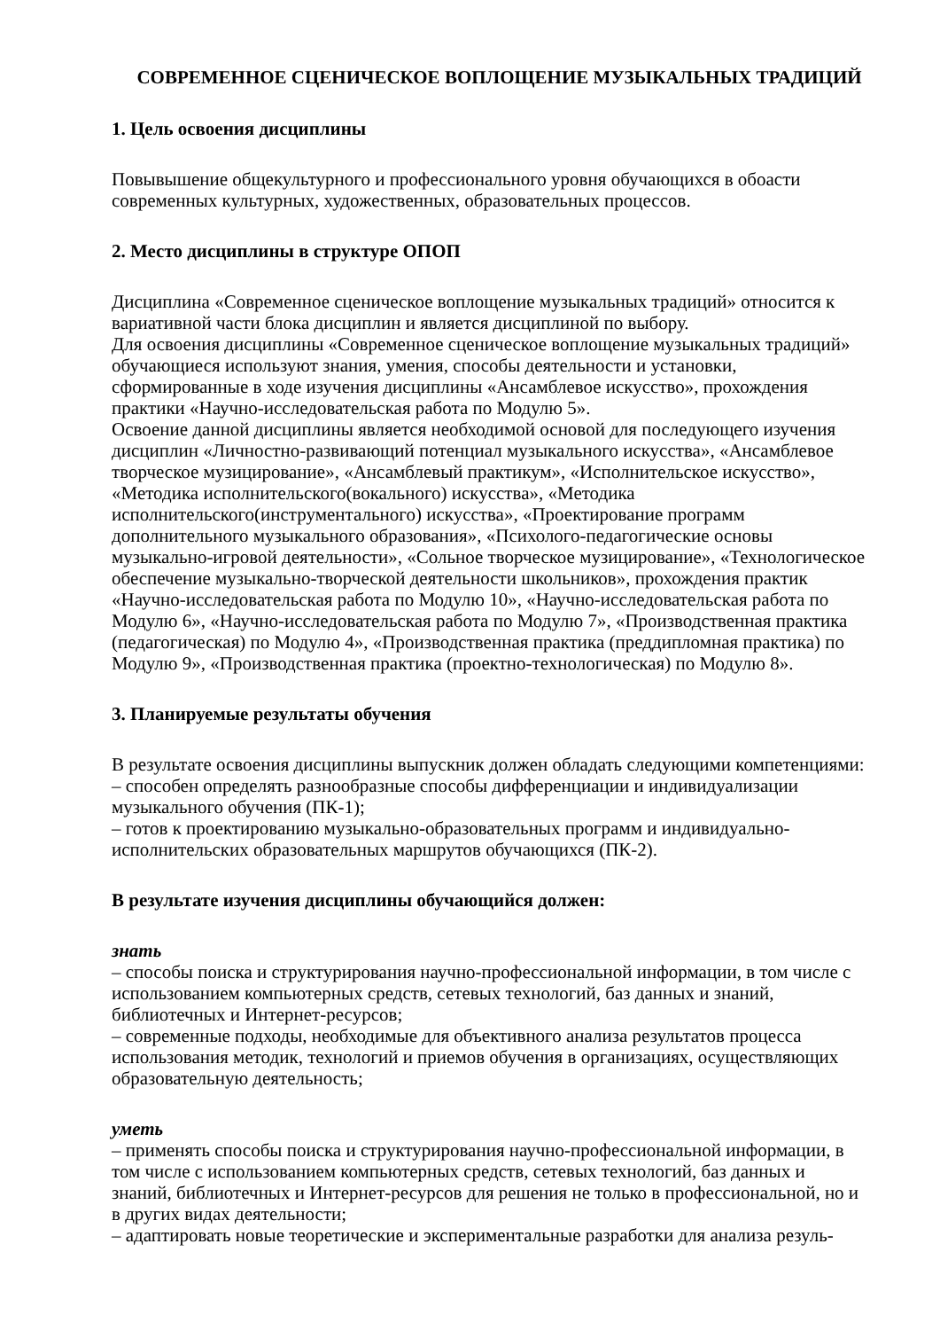СОВРЕМЕННОЕ СЦЕНИЧЕСКОЕ ВОПЛОЩЕНИЕ МУЗЫКАЛЬНЫХ ТРАДИЦИЙ
1. Цель освоения дисциплины
Повывышение общекультурного и профессионального уровня обучающихся в обоасти современных культурных, художественных, образовательных процессов.
2. Место дисциплины в структуре ОПОП
Дисциплина «Современное сценическое воплощение музыкальных традиций» относится к вариативной части блока дисциплин и является дисциплиной по выбору.
Для освоения дисциплины «Современное сценическое воплощение музыкальных традиций» обучающиеся используют знания, умения, способы деятельности и установки, сформированные в ходе изучения дисциплины «Ансамблевое искусство», прохождения практики «Научно-исследовательская работа по Модулю 5».
Освоение данной дисциплины является необходимой основой для последующего изучения дисциплин «Личностно-развивающий потенциал музыкального искусства», «Ансамблевое творческое музицирование», «Ансамблевый практикум», «Исполнительское искусство», «Методика исполнительского(вокального) искусства», «Методика исполнительского(инструментального) искусства», «Проектирование программ дополнительного музыкального образования», «Психолого-педагогические основы музыкально-игровой деятельности», «Сольное творческое музицирование», «Технологическое обеспечение музыкально-творческой деятельности школьников», прохождения практик «Научно-исследовательская работа по Модулю 10», «Научно-исследовательская работа по Модулю 6», «Научно-исследовательская работа по Модулю 7», «Производственная практика (педагогическая) по Модулю 4», «Производственная практика (преддипломная практика) по Модулю 9», «Производственная практика (проектно-технологическая) по Модулю 8».
3. Планируемые результаты обучения
В результате освоения дисциплины выпускник должен обладать следующими компетенциями:
– способен определять разнообразные способы дифференциации и индивидуализации музыкального обучения (ПК-1);
– готов к проектированию музыкально-образовательных программ и индивидуально-исполнительских образовательных маршрутов обучающихся (ПК-2).
В результате изучения дисциплины обучающийся должен:
знать
– способы поиска и структурирования научно-профессиональной информации, в том числе с использованием компьютерных средств, сетевых технологий, баз данных и знаний, библиотечных и Интернет-ресурсов;
– современные подходы, необходимые для объективного анализа результатов процесса использования методик, технологий и приемов обучения в организациях, осуществляющих образовательную деятельность;
уметь
– применять способы поиска и структурирования научно-профессиональной информации, в том числе с использованием компьютерных средств, сетевых технологий, баз данных и знаний, библиотечных и Интернет-ресурсов для решения не только в профессиональной, но и в других видах деятельности;
– адаптировать новые теоретические и экспериментальные разработки для анализа резуль-